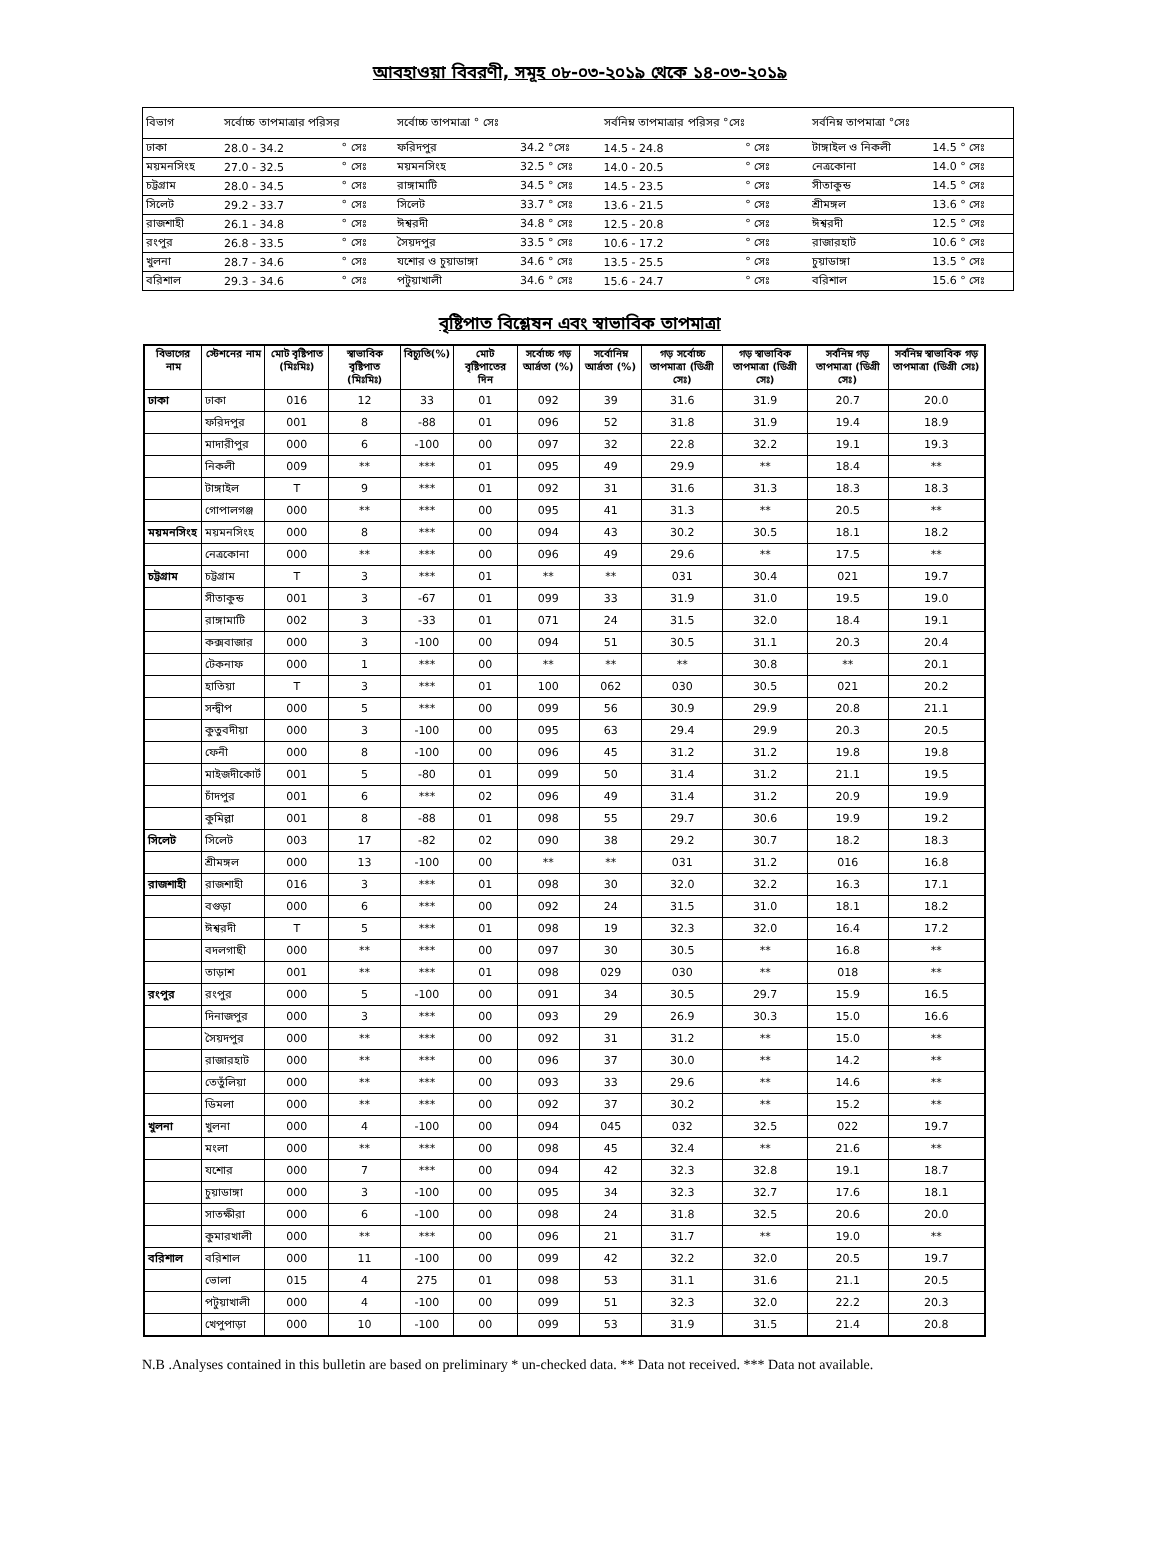আবহাওয়া বিবরণী, সমূহ ০৮-০৩-২০১৯ থেকে ১৪-০৩-২০১৯
| বিভাগ | সর্বোচ্চ তাপমাত্রার পরিসর | | সর্বোচ্চ তাপমাত্রা ° সেঃ | | সর্বনিম্ন তাপমাত্রার পরিসর °সেঃ | | সর্বনিম্ন তাপমাত্রা °সেঃ | |
| --- | --- | --- | --- | --- | --- | --- | --- | --- |
| ঢাকা | 28.0 - 34.2 | ° সেঃ | ফরিদপুর | 34.2 °সেঃ | 14.5 - 24.8 | ° সেঃ | টাঙ্গাইল ও নিকলী | 14.5 ° সেঃ |
| ময়মনসিংহ | 27.0 - 32.5 | ° সেঃ | ময়মনসিংহ | 32.5 ° সেঃ | 14.0 - 20.5 | ° সেঃ | নেত্রকোনা | 14.0 ° সেঃ |
| চট্টগ্রাম | 28.0 - 34.5 | ° সেঃ | রাঙ্গামাটি | 34.5 ° সেঃ | 14.5 - 23.5 | ° সেঃ | সীতাকুন্ড | 14.5 ° সেঃ |
| সিলেট | 29.2 - 33.7 | ° সেঃ | সিলেট | 33.7 ° সেঃ | 13.6 - 21.5 | ° সেঃ | শ্রীমঙ্গল | 13.6 ° সেঃ |
| রাজশাহী | 26.1 - 34.8 | ° সেঃ | ঈশ্বরদী | 34.8 ° সেঃ | 12.5 - 20.8 | ° সেঃ | ঈশ্বরদী | 12.5 ° সেঃ |
| রংপুর | 26.8 - 33.5 | ° সেঃ | সৈয়দপুর | 33.5 ° সেঃ | 10.6 - 17.2 | ° সেঃ | রাজারহাট | 10.6 ° সেঃ |
| খুলনা | 28.7 - 34.6 | ° সেঃ | যশোর ও চুয়াডাঙ্গা | 34.6 ° সেঃ | 13.5 - 25.5 | ° সেঃ | চুয়াডাঙ্গা | 13.5 ° সেঃ |
| বরিশাল | 29.3 - 34.6 | ° সেঃ | পটুয়াখালী | 34.6 ° সেঃ | 15.6 - 24.7 | ° সেঃ | বরিশাল | 15.6 ° সেঃ |
বৃষ্টিপাত বিশ্লেষন এবং স্বাভাবিক তাপমাত্রা
| বিভাগের নাম | স্টেশনের নাম | মোট বৃষ্টিপাত (মিঃমিঃ) | স্বাভাবিক বৃষ্টিপাত (মিঃমিঃ) | বিচ্যুতি(%) | মোট বৃষ্টিপাতের দিন | সর্বোচ্চ গড় আর্দ্রতা (%) | সর্বোনিম্ন আর্দ্রতা (%) | গড় সর্বোচ্চ তাপমাত্রা (ডিগ্রী সেঃ) | গড় স্বাভাবিক তাপমাত্রা (ডিগ্রী সেঃ) | সর্বনিম্ন গড় তাপমাত্রা (ডিগ্রী সেঃ) | সর্বনিম্ন স্বাভাবিক গড় তাপমাত্রা (ডিগ্রী সেঃ) |
| --- | --- | --- | --- | --- | --- | --- | --- | --- | --- | --- | --- |
| ঢাকা | ঢাকা | 016 | 12 | 33 | 01 | 092 | 39 | 31.6 | 31.9 | 20.7 | 20.0 |
| | ফরিদপুর | 001 | 8 | -88 | 01 | 096 | 52 | 31.8 | 31.9 | 19.4 | 18.9 |
| | মাদারীপুর | 000 | 6 | -100 | 00 | 097 | 32 | 22.8 | 32.2 | 19.1 | 19.3 |
| | নিকলী | 009 | ** | *** | 01 | 095 | 49 | 29.9 | ** | 18.4 | ** |
| | টাঙ্গাইল | T | 9 | *** | 01 | 092 | 31 | 31.6 | 31.3 | 18.3 | 18.3 |
| | গোপালগঞ্জ | 000 | ** | *** | 00 | 095 | 41 | 31.3 | ** | 20.5 | ** |
| ময়মনসিংহ | ময়মনসিংহ | 000 | 8 | *** | 00 | 094 | 43 | 30.2 | 30.5 | 18.1 | 18.2 |
| | নেত্রকোনা | 000 | ** | *** | 00 | 096 | 49 | 29.6 | ** | 17.5 | ** |
| চট্টগ্রাম | চট্টগ্রাম | T | 3 | *** | 01 | ** | ** | 031 | 30.4 | 021 | 19.7 |
| | সীতাকুন্ড | 001 | 3 | -67 | 01 | 099 | 33 | 31.9 | 31.0 | 19.5 | 19.0 |
| | রাঙ্গামাটি | 002 | 3 | -33 | 01 | 071 | 24 | 31.5 | 32.0 | 18.4 | 19.1 |
| | কক্সবাজার | 000 | 3 | -100 | 00 | 094 | 51 | 30.5 | 31.1 | 20.3 | 20.4 |
| | টেকনাফ | 000 | 1 | *** | 00 | ** | ** | ** | 30.8 | ** | 20.1 |
| | হাতিয়া | T | 3 | *** | 01 | 100 | 062 | 030 | 30.5 | 021 | 20.2 |
| | সন্দ্বীপ | 000 | 5 | *** | 00 | 099 | 56 | 30.9 | 29.9 | 20.8 | 21.1 |
| | কুতুবদীয়া | 000 | 3 | -100 | 00 | 095 | 63 | 29.4 | 29.9 | 20.3 | 20.5 |
| | ফেনী | 000 | 8 | -100 | 00 | 096 | 45 | 31.2 | 31.2 | 19.8 | 19.8 |
| | মাইজদীকোর্ট | 001 | 5 | -80 | 01 | 099 | 50 | 31.4 | 31.2 | 21.1 | 19.5 |
| | চাঁদপুর | 001 | 6 | *** | 02 | 096 | 49 | 31.4 | 31.2 | 20.9 | 19.9 |
| | কুমিল্লা | 001 | 8 | -88 | 01 | 098 | 55 | 29.7 | 30.6 | 19.9 | 19.2 |
| সিলেট | সিলেট | 003 | 17 | -82 | 02 | 090 | 38 | 29.2 | 30.7 | 18.2 | 18.3 |
| | শ্রীমঙ্গল | 000 | 13 | -100 | 00 | ** | ** | 031 | 31.2 | 016 | 16.8 |
| রাজশাহী | রাজশাহী | 016 | 3 | *** | 01 | 098 | 30 | 32.0 | 32.2 | 16.3 | 17.1 |
| | বগুড়া | 000 | 6 | *** | 00 | 092 | 24 | 31.5 | 31.0 | 18.1 | 18.2 |
| | ঈশ্বরদী | T | 5 | *** | 01 | 098 | 19 | 32.3 | 32.0 | 16.4 | 17.2 |
| | বদলগাছী | 000 | ** | *** | 00 | 097 | 30 | 30.5 | ** | 16.8 | ** |
| | তাড়াশ | 001 | ** | *** | 01 | 098 | 029 | 030 | ** | 018 | ** |
| রংপুর | রংপুর | 000 | 5 | -100 | 00 | 091 | 34 | 30.5 | 29.7 | 15.9 | 16.5 |
| | দিনাজপুর | 000 | 3 | *** | 00 | 093 | 29 | 26.9 | 30.3 | 15.0 | 16.6 |
| | সৈয়দপুর | 000 | ** | *** | 00 | 092 | 31 | 31.2 | ** | 15.0 | ** |
| | রাজারহাট | 000 | ** | *** | 00 | 096 | 37 | 30.0 | ** | 14.2 | ** |
| | তেতুঁলিয়া | 000 | ** | *** | 00 | 093 | 33 | 29.6 | ** | 14.6 | ** |
| | ডিমলা | 000 | ** | *** | 00 | 092 | 37 | 30.2 | ** | 15.2 | ** |
| খুলনা | খুলনা | 000 | 4 | -100 | 00 | 094 | 045 | 032 | 32.5 | 022 | 19.7 |
| | মংলা | 000 | ** | *** | 00 | 098 | 45 | 32.4 | ** | 21.6 | ** |
| | যশোর | 000 | 7 | *** | 00 | 094 | 42 | 32.3 | 32.8 | 19.1 | 18.7 |
| | চুয়াডাঙ্গা | 000 | 3 | -100 | 00 | 095 | 34 | 32.3 | 32.7 | 17.6 | 18.1 |
| | সাতক্ষীরা | 000 | 6 | -100 | 00 | 098 | 24 | 31.8 | 32.5 | 20.6 | 20.0 |
| | কুমারখালী | 000 | ** | *** | 00 | 096 | 21 | 31.7 | ** | 19.0 | ** |
| বরিশাল | বরিশাল | 000 | 11 | -100 | 00 | 099 | 42 | 32.2 | 32.0 | 20.5 | 19.7 |
| | ভোলা | 015 | 4 | 275 | 01 | 098 | 53 | 31.1 | 31.6 | 21.1 | 20.5 |
| | পটুয়াখালী | 000 | 4 | -100 | 00 | 099 | 51 | 32.3 | 32.0 | 22.2 | 20.3 |
| | খেপুপাড়া | 000 | 10 | -100 | 00 | 099 | 53 | 31.9 | 31.5 | 21.4 | 20.8 |
N.B .Analyses contained in this bulletin are based on preliminary * un-checked data. ** Data not received. *** Data not available.